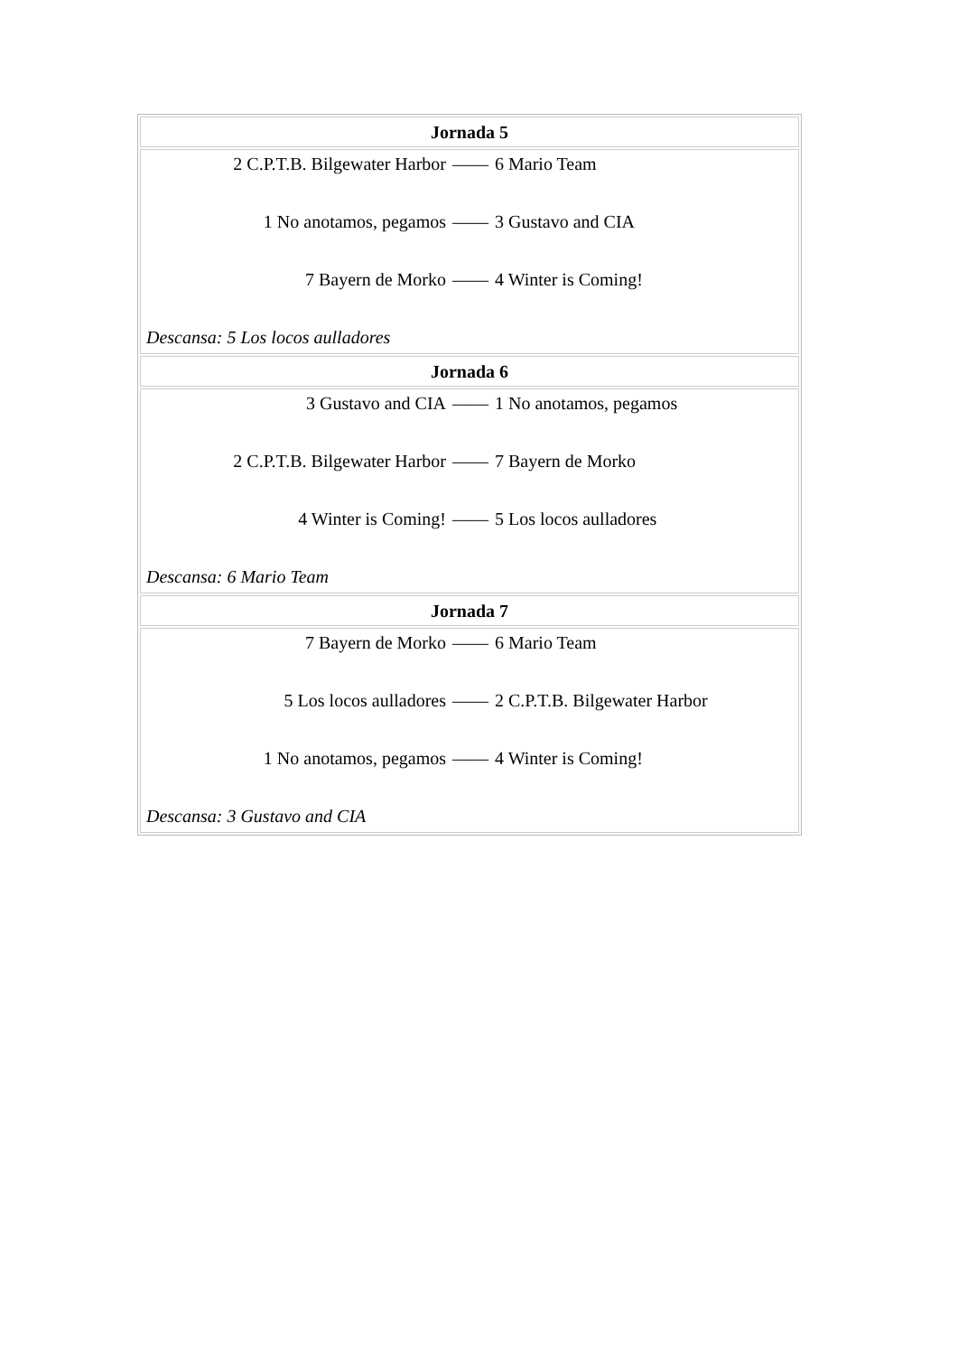| Jornada 5 |
| 2 C.P.T.B. Bilgewater Harbor —— 6 Mario Team 1 No anotamos, pegamos —— 3 Gustavo and CIA 7 Bayern de Morko —— 4 Winter is Coming! Descansa: 5 Los locos aulladores |
| Jornada 6 |
| 3 Gustavo and CIA —— 1 No anotamos, pegamos 2 C.P.T.B. Bilgewater Harbor —— 7 Bayern de Morko 4 Winter is Coming! —— 5 Los locos aulladores Descansa: 6 Mario Team |
| Jornada 7 |
| 7 Bayern de Morko —— 6 Mario Team 5 Los locos aulladores —— 2 C.P.T.B. Bilgewater Harbor 1 No anotamos, pegamos —— 4 Winter is Coming! Descansa: 3 Gustavo and CIA |